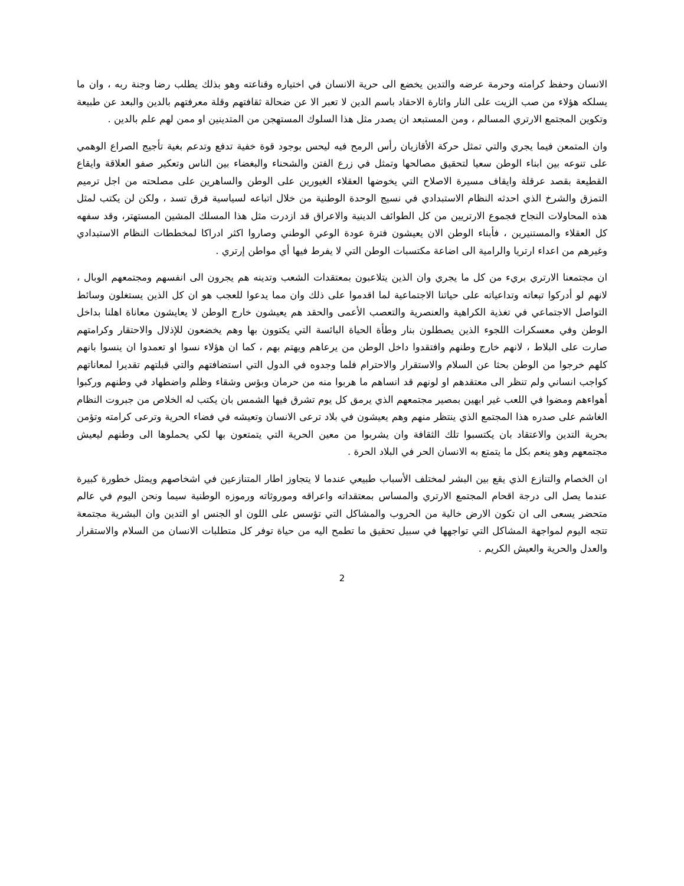الانسان وحفظ كرامته وحرمة عرضه والتدين يخضع الى حرية الانسان في اختياره وقناعته وهو بذلك يطلب رضا وجنة ربه ، وان ما يسلكه هؤلاء من صب الزيت على النار واثارة الاحقاد باسم الدين لا تعبر الا عن ضحالة ثقافتهم وقلة معرفتهم بالدين والبعد عن طبيعة وتكوين المجتمع الارتري المسالم ، ومن المستبعد ان يصدر مثل هذا السلوك المستهجن من المتدينين او ممن لهم علم بالدين .
وان المتمعن فيما يجري والتي تمثل حركة الأقازيان رأس الرمح فيه ليحس بوجود قوة خفية تدفع وتدعم بغية تأجيج الصراع الوهمي على تنوعه بين ابناء الوطن سعيا لتحقيق مصالحها وتمثل في زرع الفتن والشحناء والبغضاء بين الناس وتعكير صفو العلاقة وايقاع القطيعة بقصد عرقلة وايقاف مسيرة الاصلاح التي يخوضها العقلاء الغيورين على الوطن والساهرين على مصلحته من اجل ترميم التمزق والشرخ الذي احدثه النظام الاستبدادي في نسيج الوحدة الوطنية من خلال اتباعه لسياسية فرق تسد ، ولكن لن يكتب لمثل هذه المحاولات النجاح فجموع الارتريين من كل الطوائف الدينية والاعراق قد ازدرت مثل هذا المسلك المشين المستهتر، وقد سفهه كل العقلاء والمستنيرين ، فأبناء الوطن الان يعيشون فترة عودة الوعي الوطني وصاروا اكثر ادراكا لمخططات النظام الاستبدادي وغيرهم من اعداء ارتريا والرامية الى اضاعة مكتسبات الوطن التي لا يفرط فيها أي مواطن إرتري .
ان مجتمعنا الارتري بريء من كل ما يجري وان الذين يتلاعبون بمعتقدات الشعب وتدينه هم يجرون الى انفسهم ومجتمعهم الوبال ، لانهم لو أدركوا تبعاته وتداعياته على حياتنا الاجتماعية لما اقدموا على ذلك وان مما يدعوا للعجب هو ان كل الذين يستغلون وسائط التواصل الاجتماعي في تغذية الكراهية والعنصرية والتعصب الأعمى والحقد هم يعيشون خارج الوطن لا يعايشون معاناة اهلنا بداخل الوطن وفي معسكرات اللجوء الذين يصطلون بنار وطأة الحياة البائسة التي يكتوون بها وهم يخضعون للإذلال والاحتقار وكرامتهم صارت على البلاط ، لانهم خارج وطنهم وافتقدوا داخل الوطن من يرعاهم ويهتم بهم ، كما ان هؤلاء نسوا او تعمدوا ان ينسوا بانهم كلهم خرجوا من الوطن بحثا عن السلام والاستقرار والاحترام فلما وجدوه في الدول التي استضافتهم والتي قبلتهم تقديرا لمعاناتهم كواجب انساني ولم تنظر الى معتقدهم او لونهم قد انساهم ما هربوا منه من حرمان وبؤس وشقاء وظلم واضطهاد في وطنهم وركبوا أهواءهم ومضوا في اللعب غير ابهين بمصير مجتمعهم الذي يرمق كل يوم تشرق فيها الشمس بان يكتب له الخلاص من جبروت النظام الغاشم على صدره هذا المجتمع الذي ينتظر منهم وهم يعيشون في بلاد ترعى الانسان وتعيشه في فضاء الحرية وترعى كرامته وتؤمن بحرية التدين والاعتقاد بان يكتسبوا تلك الثقافة وان يشربوا من معين الحرية التي يتمتعون بها لكي يحملوها الى وطنهم ليعيش مجتمعهم وهو ينعم بكل ما يتمتع به الانسان الحر في البلاد الحرة .
ان الخصام والتنازع الذي يقع بين البشر لمختلف الأسباب طبيعي عندما لا يتجاوز اطار المتنازعين في اشخاصهم ويمثل خطورة كبيرة عندما يصل الى درجة اقحام المجتمع الارتري والمساس بمعتقداته واعراقه وموروثاته ورموزه الوطنية سيما ونحن اليوم في عالم متحضر يسعى الى ان تكون الارض خالية من الحروب والمشاكل التي تؤسس على اللون او الجنس او التدين وان البشرية مجتمعة تتجه اليوم لمواجهة المشاكل التي تواجهها في سبيل تحقيق ما تطمح اليه من حياة توفر كل متطلبات الانسان من السلام والاستقرار والعدل والحرية والعيش الكريم .
2